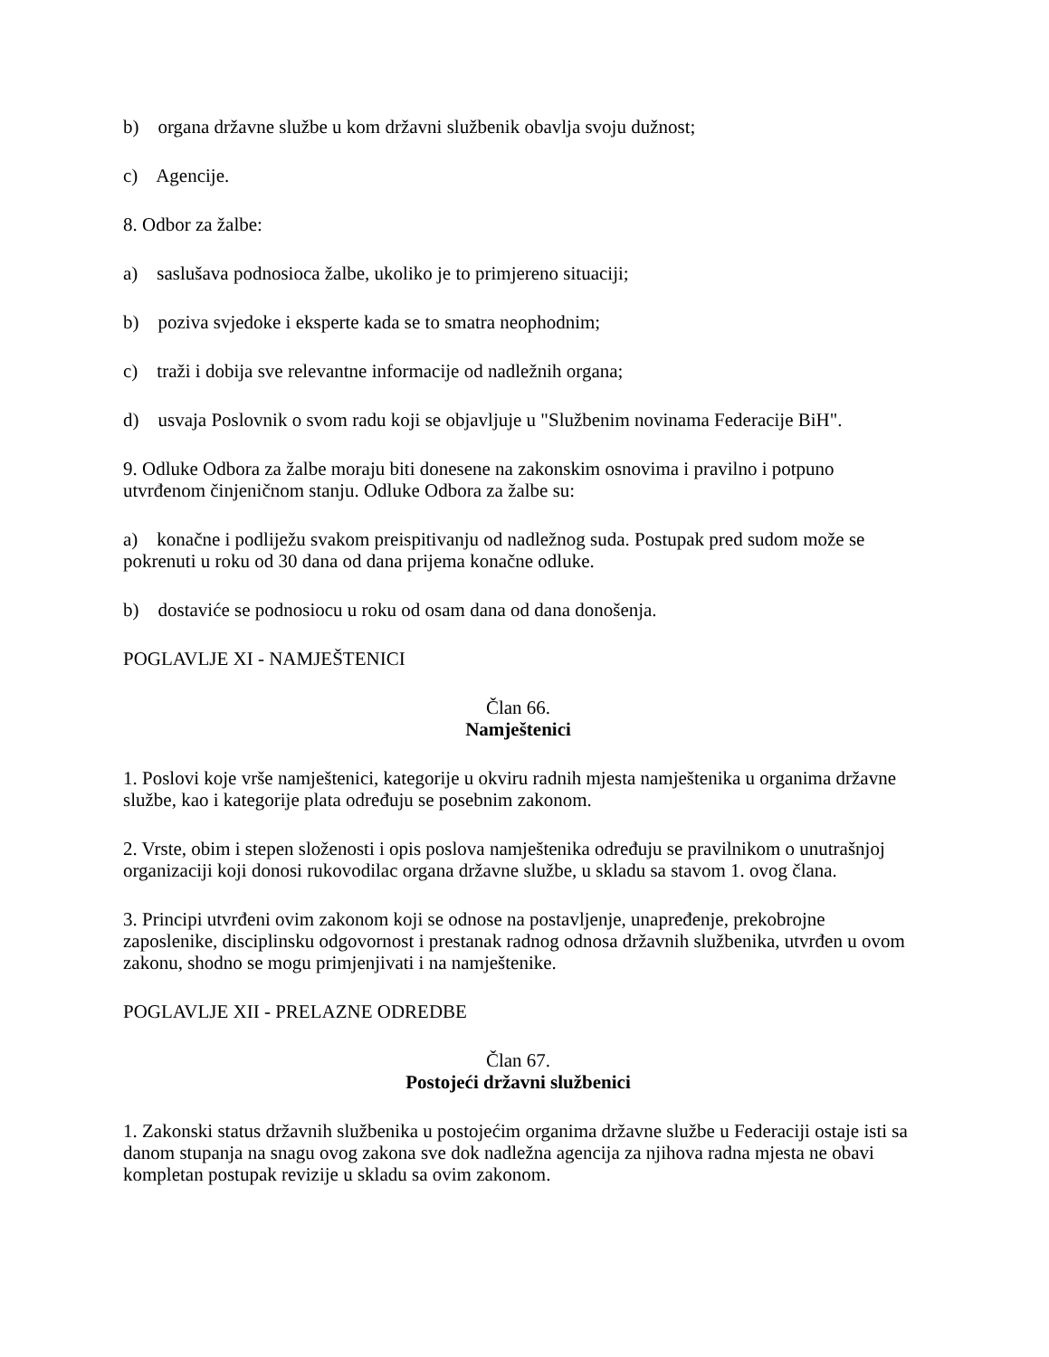b) organa državne službe u kom državni službenik obavlja svoju dužnost;
c) Agencije.
8. Odbor za žalbe:
a) saslušava podnosioca žalbe, ukoliko je to primjereno situaciji;
b) poziva svjedoke i eksperte kada se to smatra neophodnim;
c) traži i dobija sve relevantne informacije od nadležnih organa;
d) usvaja Poslovnik o svom radu koji se objavljuje u "Službenim novinama Federacije BiH".
9. Odluke Odbora za žalbe moraju biti donesene na zakonskim osnovima i pravilno i potpuno utvrđenom činjeničnom stanju. Odluke Odbora za žalbe su:
a) konačne i podliježu svakom preispitivanju od nadležnog suda. Postupak pred sudom može se pokrenuti u roku od 30 dana od dana prijema konačne odluke.
b) dostaviće se podnosiocu u roku od osam dana od dana donošenja.
POGLAVLJE XI - NAMJEŠTENICI
Član 66.
Namještenici
1. Poslovi koje vrše namještenici, kategorije u okviru radnih mjesta namještenika u organima državne službe, kao i kategorije plata određuju se posebnim zakonom.
2. Vrste, obim i stepen složenosti i opis poslova namještenika određuju se pravilnikom o unutrašnjoj organizaciji koji donosi rukovodilac organa državne službe, u skladu sa stavom 1. ovog člana.
3. Principi utvrđeni ovim zakonom koji se odnose na postavljenje, unapređenje, prekobrojne zaposlenike, disciplinsku odgovornost i prestanak radnog odnosa državnih službenika, utvrđen u ovom zakonu, shodno se mogu primjenjivati i na namještenike.
POGLAVLJE XII - PRELAZNE ODREDBE
Član 67.
Postojeći državni službenici
1. Zakonski status državnih službenika u postojećim organima državne službe u Federaciji ostaje isti sa danom stupanja na snagu ovog zakona sve dok nadležna agencija za njihova radna mjesta ne obavi kompletan postupak revizije u skladu sa ovim zakonom.